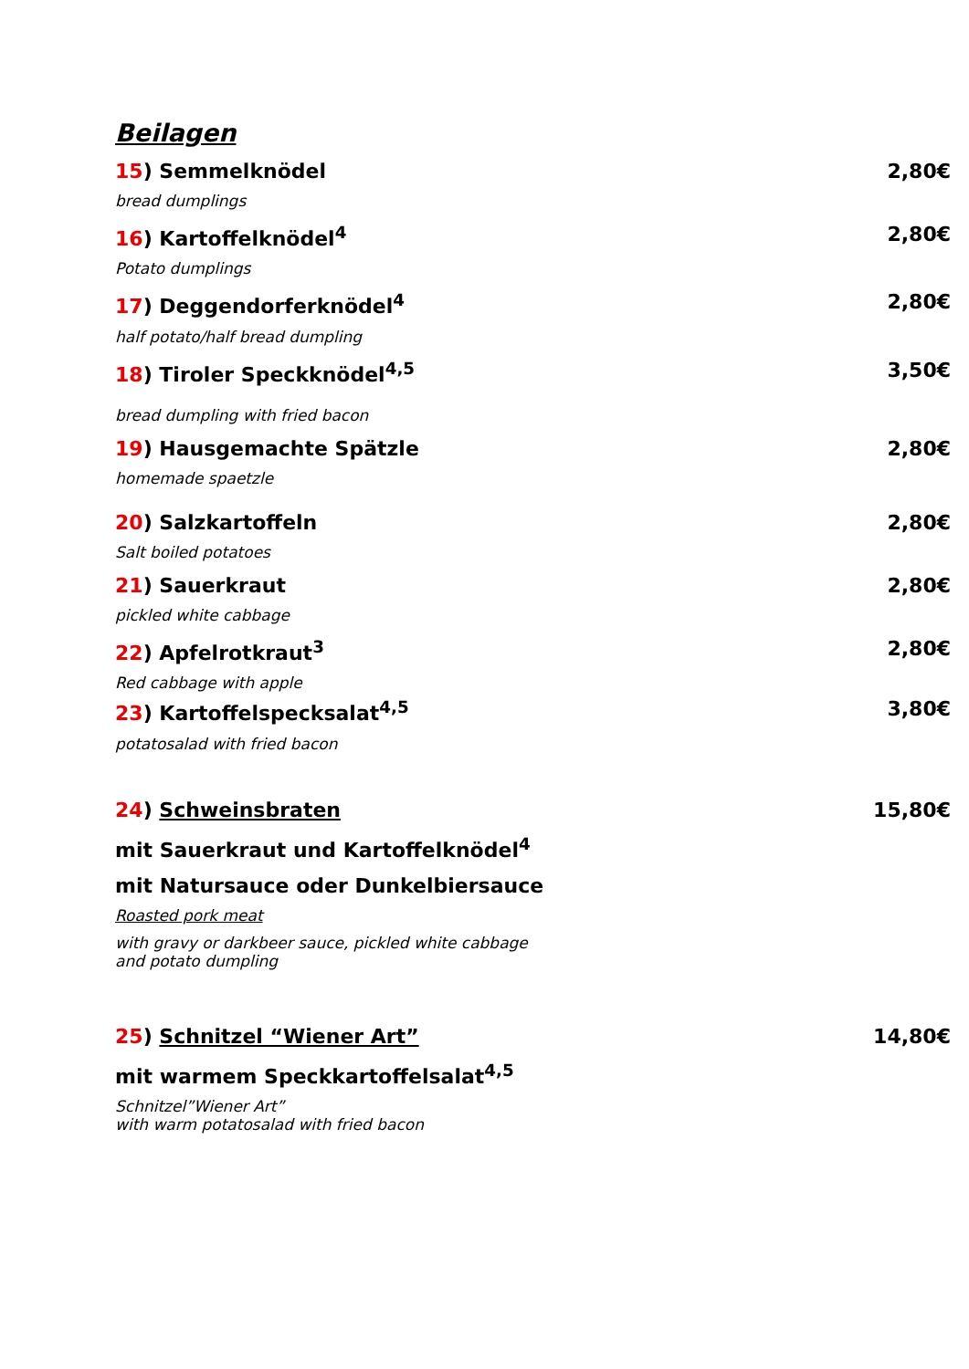Beilagen
15) Semmelknödel 2,80€
bread dumplings
16) Kartoffelknödel<sup>4</sup> 2,80€
Potato dumplings
17) Deggendorferknödel<sup>4</sup> 2,80€
half potato/half bread dumpling
18) Tiroler Speckknödel<sup>4,5</sup> 3,50€
bread dumpling with fried bacon
19) Hausgemachte Spätzle 2,80€
homemade spaetzle
20) Salzkartoffeln 2,80€
Salt boiled potatoes
21) Sauerkraut 2,80€
pickled white cabbage
22) Apfelrotkraut<sup>3</sup> 2,80€
Red cabbage with apple
23) Kartoffelspecksalat<sup>4,5</sup> 3,80€
potatosalad with fried bacon
24) Schweinsbraten 15,80€
mit Sauerkraut und Kartoffelknödel<sup>4</sup>
mit Natursauce oder Dunkelbiersauce
Roasted pork meat
with gravy or darkbeer sauce, pickled white cabbage
and potato dumpling
25) Schnitzel “Wiener Art” 14,80€
mit warmem Speckkartoffelsalat<sup>4,5</sup>
Schnitzel”Wiener Art”
with warm potatosalad with fried bacon